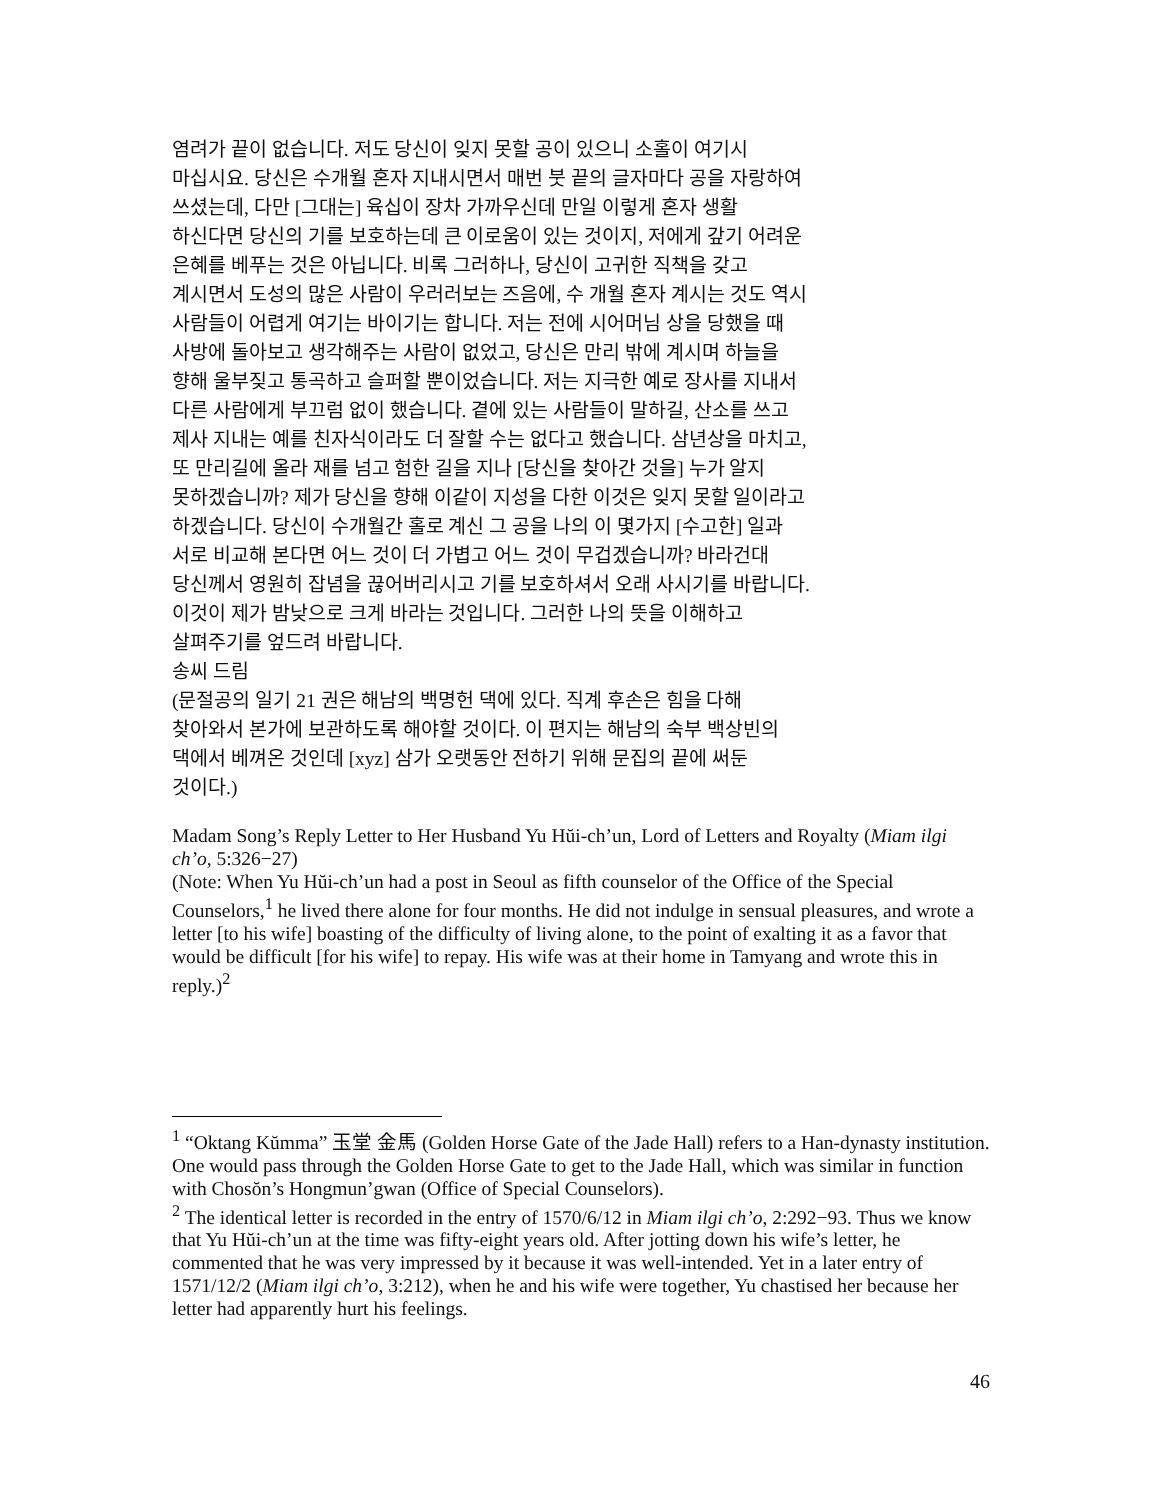염려가 끝이 없습니다. 저도 당신이 잊지 못할 공이 있으니 소홀이 여기시
마십시요. 당신은 수개월 혼자 지내시면서 매번 붓 끝의 글자마다 공을 자랑하여
쓰셨는데, 다만 [그대는] 육십이 장차 가까우신데 만일 이렇게 혼자 생활
하신다면 당신의 기를 보호하는데 큰 이로움이 있는 것이지, 저에게 갚기 어려운
은혜를 베푸는 것은 아닙니다. 비록 그러하나, 당신이 고귀한 직책을 갖고
계시면서 도성의 많은 사람이 우러러보는 즈음에, 수 개월 혼자 계시는 것도 역시
사람들이 어렵게 여기는 바이기는 합니다. 저는 전에 시어머님 상을 당했을 때
사방에 돌아보고 생각해주는 사람이 없었고, 당신은 만리 밖에 계시며 하늘을
향해 울부짖고 통곡하고 슬퍼할 뿐이었습니다. 저는 지극한 예로 장사를 지내서
다른 사람에게 부끄럼 없이 했습니다. 곁에 있는 사람들이 말하길, 산소를 쓰고
제사 지내는 예를 친자식이라도 더 잘할 수는 없다고 했습니다. 삼년상을 마치고,
또 만리길에 올라 재를 넘고 험한 길을 지나 [당신을 찾아간 것을] 누가 알지
못하겠습니까? 제가 당신을 향해 이같이 지성을 다한 이것은 잊지 못할 일이라고
하겠습니다. 당신이 수개월간 홀로 계신 그 공을 나의 이 몇가지 [수고한] 일과
서로 비교해 본다면 어느 것이 더 가볍고 어느 것이 무겁겠습니까? 바라건대
당신께서 영원히 잡념을 끊어버리시고 기를 보호하셔서 오래 사시기를 바랍니다.
이것이 제가 밤낮으로 크게 바라는 것입니다. 그러한 나의 뜻을 이해하고
살펴주기를 엎드려 바랍니다.
송씨 드림
(문절공의 일기 21 권은 해남의 백명헌 댁에 있다. 직계 후손은 힘을 다해
찾아와서 본가에 보관하도록 해야할 것이다. 이 편지는 해남의 숙부 백상빈의
댁에서 베껴온 것인데 [xyz] 삼가 오랫동안 전하기 위해 문집의 끝에 써둔
것이다.)
Madam Song’s Reply Letter to Her Husband Yu Hŭi-ch’un, Lord of Letters and Royalty (Miam ilgi ch’o, 5:326−27)
(Note: When Yu Hŭi-ch’un had a post in Seoul as fifth counselor of the Office of the Special Counselors,<sup>1</sup> he lived there alone for four months. He did not indulge in sensual pleasures, and wrote a letter [to his wife] boasting of the difficulty of living alone, to the point of exalting it as a favor that would be difficult [for his wife] to repay. His wife was at their home in Tamyang and wrote this in reply.)<sup>2</sup>
<sup>1</sup> “Oktang Kŭmma” 玉堂 金馬 (Golden Horse Gate of the Jade Hall) refers to a Han-dynasty institution. One would pass through the Golden Horse Gate to get to the Jade Hall, which was similar in function with Chosŏn’s Hongmun’gwan (Office of Special Counselors).
<sup>2</sup> The identical letter is recorded in the entry of 1570/6/12 in Miam ilgi ch’o, 2:292−93. Thus we know that Yu Hŭi-ch’un at the time was fifty-eight years old. After jotting down his wife’s letter, he commented that he was very impressed by it because it was well-intended. Yet in a later entry of 1571/12/2 (Miam ilgi ch’o, 3:212), when he and his wife were together, Yu chastised her because her letter had apparently hurt his feelings.
46